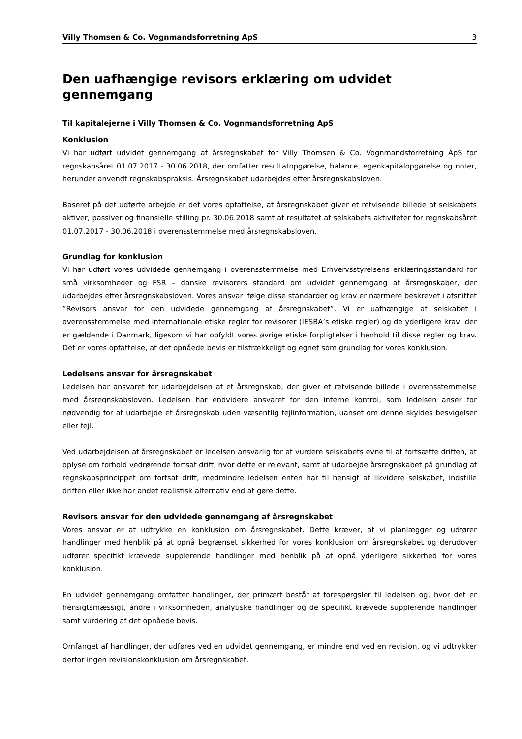Villy Thomsen & Co. Vognmandsforretning ApS 3
Den uafhængige revisors erklæring om udvidet gennemgang
Til kapitalejerne i Villy Thomsen & Co. Vognmandsforretning ApS
Konklusion
Vi har udført udvidet gennemgang af årsregnskabet for Villy Thomsen & Co. Vognmandsforretning ApS for regnskabsåret 01.07.2017 - 30.06.2018, der omfatter resultatopgørelse, balance, egenkapitalopgørelse og noter, herunder anvendt regnskabspraksis. Årsregnskabet udarbejdes efter årsregnskabsloven.
Baseret på det udførte arbejde er det vores opfattelse, at årsregnskabet giver et retvisende billede af selskabets aktiver, passiver og finansielle stilling pr. 30.06.2018 samt af resultatet af selskabets aktiviteter for regnskabsåret 01.07.2017 - 30.06.2018 i overensstemmelse med årsregnskabsloven.
Grundlag for konklusion
Vi har udført vores udvidede gennemgang i overensstemmelse med Erhvervsstyrelsens erklæringsstandard for små virksomheder og FSR – danske revisorers standard om udvidet gennemgang af årsregnskaber, der udarbejdes efter årsregnskabsloven. Vores ansvar ifølge disse standarder og krav er nærmere beskrevet i afsnittet ”Revisors ansvar for den udvidede gennemgang af årsregnskabet”. Vi er uafhængige af selskabet i overensstemmelse med internationale etiske regler for revisorer (IESBA’s etiske regler) og de yderligere krav, der er gældende i Danmark, ligesom vi har opfyldt vores øvrige etiske forpligtelser i henhold til disse regler og krav. Det er vores opfattelse, at det opnåede bevis er tilstrækkeligt og egnet som grundlag for vores konklusion.
Ledelsens ansvar for årsregnskabet
Ledelsen har ansvaret for udarbejdelsen af et årsregnskab, der giver et retvisende billede i overensstemmelse med årsregnskabsloven. Ledelsen har endvidere ansvaret for den interne kontrol, som ledelsen anser for nødvendig for at udarbejde et årsregnskab uden væsentlig fejlinformation, uanset om denne skyldes besvigelser eller fejl.
Ved udarbejdelsen af årsregnskabet er ledelsen ansvarlig for at vurdere selskabets evne til at fortsætte driften, at oplyse om forhold vedrørende fortsat drift, hvor dette er relevant, samt at udarbejde årsregnskabet på grundlag af regnskabsprincippet om fortsat drift, medmindre ledelsen enten har til hensigt at likvidere selskabet, indstille driften eller ikke har andet realistisk alternativ end at gøre dette.
Revisors ansvar for den udvidede gennemgang af årsregnskabet
Vores ansvar er at udtrykke en konklusion om årsregnskabet. Dette kræver, at vi planlægger og udfører handlinger med henblik på at opnå begrænset sikkerhed for vores konklusion om årsregnskabet og derudover udfører specifikt krævede supplerende handlinger med henblik på at opnå yderligere sikkerhed for vores konklusion.
En udvidet gennemgang omfatter handlinger, der primært består af forespørgsler til ledelsen og, hvor det er hensigtsmæssigt, andre i virksomheden, analytiske handlinger og de specifikt krævede supplerende handlinger samt vurdering af det opnåede bevis.
Omfanget af handlinger, der udføres ved en udvidet gennemgang, er mindre end ved en revision, og vi udtrykker derfor ingen revisionskonklusion om årsregnskabet.